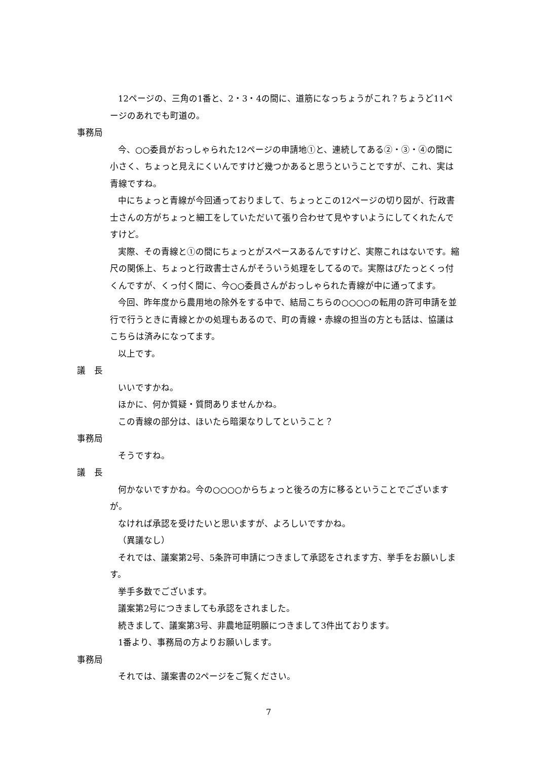12ページの、三角の1番と、2・3・4の間に、道筋になっちょうがこれ？ちょうど11ページのあれでも町道の。
事務局
今、○○委員がおっしゃられた12ページの申請地①と、連続してある②・③・④の間に小さく、ちょっと見えにくいんですけど幾つかあると思うということですが、これ、実は青線ですね。
中にちょっと青線が今回通っておりまして、ちょっとこの12ページの切り図が、行政書士さんの方がちょっと細工をしていただいて張り合わせて見やすいようにしてくれたんですけど。
実際、その青線と①の間にちょっとがスペースあるんですけど、実際これはないです。縮尺の関係上、ちょっと行政書士さんがそういう処理をしてるので。実際はぴたっとくっ付くんですが、くっ付く間に、今○○委員さんがおっしゃられた青線が中に通ってます。
今回、昨年度から農用地の除外をする中で、結局こちらの○○○○の転用の許可申請を並行で行うときに青線とかの処理もあるので、町の青線・赤線の担当の方とも話は、協議はこちらは済みになってます。
以上です。
議　長
いいですかね。
ほかに、何か質疑・質問ありませんかね。
この青線の部分は、ほいたら暗渠なりしてということ？
事務局
そうですね。
議　長
何かないですかね。今の○○○○からちょっと後ろの方に移るということでございますが。
なければ承認を受けたいと思いますが、よろしいですかね。
（異議なし）
それでは、議案第2号、5条許可申請につきまして承認をされます方、挙手をお願いします。
挙手多数でございます。
議案第2号につきましても承認をされました。
続きまして、議案第3号、非農地証明願につきまして3件出ております。
1番より、事務局の方よりお願いします。
事務局
それでは、議案書の2ページをご覧ください。
7